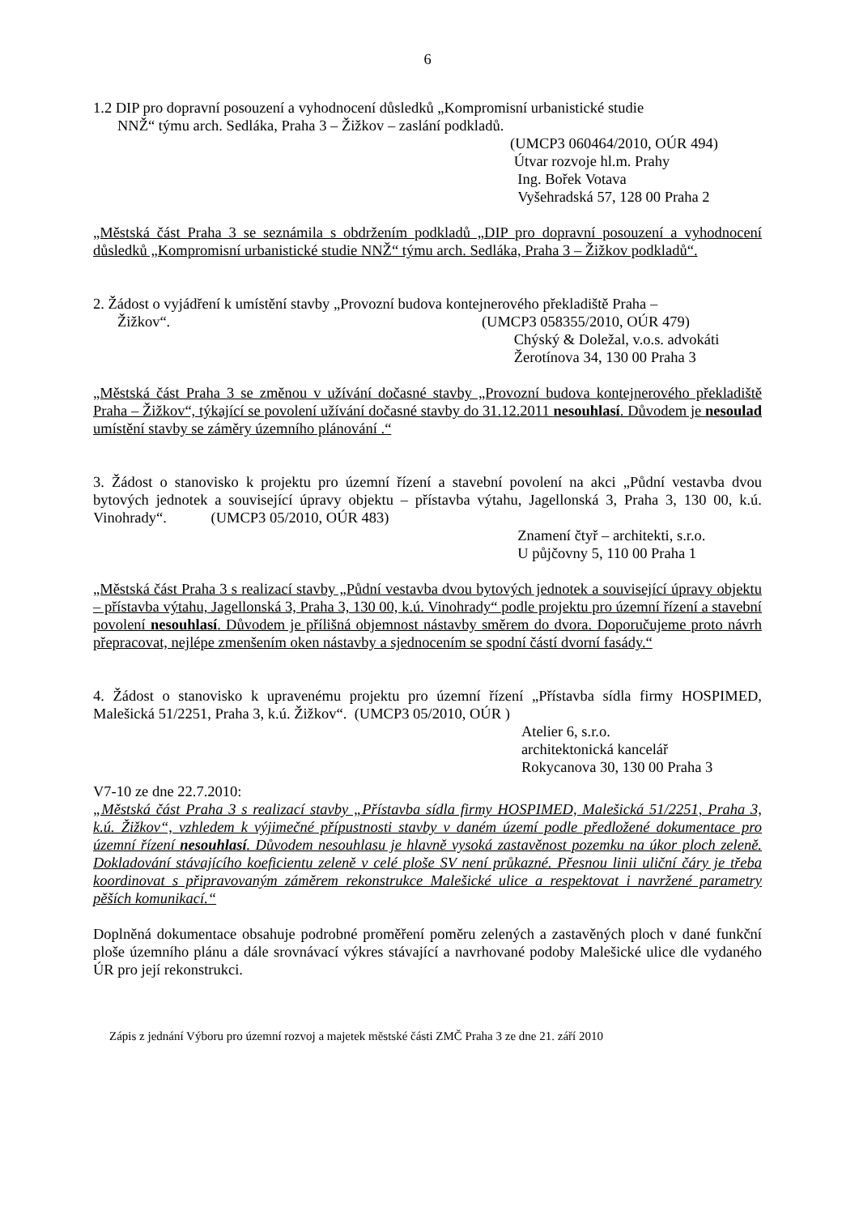6
1.2 DIP pro dopravní posouzení a vyhodnocení důsledků „Kompromisní urbanistické studie
NNŽ“ týmu arch. Sedláka, Praha 3 – Žižkov – zaslání podkladů.
(UMCP3 060464/2010, OÚR 494)
Útvar rozvoje hl.m. Prahy
Ing. Bořek Votava
Vyšehradská 57, 128 00 Praha 2
„Městská část Praha 3 se seznámila s obdržením podkladů „DIP pro dopravní posouzení a vyhodnocení důsledků „Kompromisní urbanistické studie NNŽ“ týmu arch. Sedláka, Praha 3 – Žižkov podkladů“.
2. Žádost o vyjádření k umístění stavby „Provozní budova kontejnerového překladiště Praha –
Žižkov“. (UMCP3 058355/2010, OÚR 479)
Chýský & Doležal, v.o.s. advokáti
Žerotínova 34, 130 00 Praha 3
„Městská část Praha 3 se změnou v užívání dočasné stavby „Provozní budova kontejnerového překladiště Praha – Žižkov“, týkající se povolení užívání dočasné stavby do 31.12.2011 nesouhlasí. Důvodem je nesoulad umístění stavby se záměry územního plánování .“
3. Žádost o stanovisko k projektu pro územní řízení a stavební povolení na akci „Půdní vestavba dvou bytových jednotek a související úpravy objektu – přístavba výtahu, Jagellonská 3, Praha 3, 130 00, k.ú. Vinohrady“. (UMCP3 05/2010, OÚR 483)
Znamení čtyř – architekti, s.r.o.
U půjčovny 5, 110 00 Praha 1
„Městská část Praha 3 s realizací stavby „Půdní vestavba dvou bytových jednotek a související úpravy objektu – přístavba výtahu, Jagellonská 3, Praha 3, 130 00, k.ú. Vinohrady“ podle projektu pro územní řízení a stavební povolení nesouhlasí. Důvodem je přílišná objemnost nástavby směrem do dvora. Doporučujeme proto návrh přepracovat, nejlépe zmenšením oken nástavby a sjednocením se spodní částí dvorní fasády.“
4. Žádost o stanovisko k upravenému projektu pro územní řízení „Přístavba sídla firmy HOSPIMED, Malešická 51/2251, Praha 3, k.ú. Žižkov“. (UMCP3 05/2010, OÚR )
Atelier 6, s.r.o.
architektonická kancelář
Rokycanova 30, 130 00 Praha 3
V7-10 ze dne 22.7.2010:
„Městská část Praha 3 s realizací stavby „Přístavba sídla firmy HOSPIMED, Malešická 51/2251, Praha 3, k.ú. Žižkov“, vzhledem k výjimečné přípustnosti stavby v daném území podle předložené dokumentace pro územní řízení nesouhlasí. Důvodem nesouhlasu je hlavně vysoká zastavěnost pozemku na úkor ploch zeleně. Dokladování stávajícího koeficientu zeleně v celé ploše SV není průkazné. Přesnou linii uliční čáry je třeba koordinovat s připravovaným záměrem rekonstrukce Malešické ulice a respektovat i navržené parametry pěších komunikací.“
Doplněná dokumentace obsahuje podrobné proměření poměru zelených a zastavěných ploch v dané funkční ploše územního plánu a dále srovnávací výkres stávající a navrhované podoby Malešické ulice dle vydaného ÚR pro její rekonstrukci.
Zápis z jednání Výboru pro územní rozvoj a majetek městské části ZMČ Praha 3 ze dne 21. září 2010